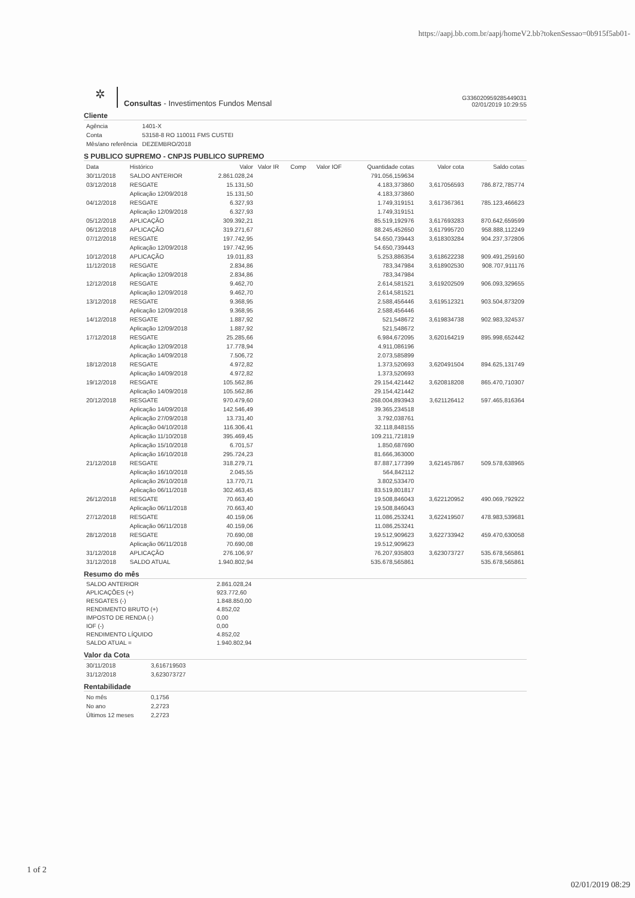https://aapj.bb.com.br/aapj/homeV2.bb?tokenSessao=0b915f5ab01-
✲
Consultas - Investimentos Fundos Mensal
G336020959285449031
02/01/2019 10:29:55
Cliente
| Agência | 1401-X |
| Conta | 53158-8 RO 110011 FMS CUSTEI |
| Mês/ano referência | DEZEMBRO/2018 |
S PUBLICO SUPREMO - CNPJS PUBLICO SUPREMO
| Data | Histórico | Valor | Valor IR | Comp | Valor IOF | Quantidade cotas | Valor cota | Saldo cotas |
| --- | --- | --- | --- | --- | --- | --- | --- | --- |
| 30/11/2018 | SALDO ANTERIOR | 2.861.028,24 | | | | 791.056,159634 | | |
| 03/12/2018 | RESGATE | 15.131,50 | | | | 4.183,373860 | 3,617056593 | 786.872,785774 |
| | Aplicação 12/09/2018 | 15.131,50 | | | | 4.183,373860 | | |
| 04/12/2018 | RESGATE | 6.327,93 | | | | 1.749,319151 | 3,617367361 | 785.123,466623 |
| | Aplicação 12/09/2018 | 6.327,93 | | | | 1.749,319151 | | |
| 05/12/2018 | APLICAÇÃO | 309.392,21 | | | | 85.519,192976 | 3,617693283 | 870.642,659599 |
| 06/12/2018 | APLICAÇÃO | 319.271,67 | | | | 88.245,452650 | 3,617995720 | 958.888,112249 |
| 07/12/2018 | RESGATE | 197.742,95 | | | | 54.650,739443 | 3,618303284 | 904.237,372806 |
| | Aplicação 12/09/2018 | 197.742,95 | | | | 54.650,739443 | | |
| 10/12/2018 | APLICAÇÃO | 19.011,83 | | | | 5.253,886354 | 3,618622238 | 909.491,259160 |
| 11/12/2018 | RESGATE | 2.834,86 | | | | 783,347984 | 3,618902530 | 908.707,911176 |
| | Aplicação 12/09/2018 | 2.834,86 | | | | 783,347984 | | |
| 12/12/2018 | RESGATE | 9.462,70 | | | | 2.614,581521 | 3,619202509 | 906.093,329655 |
| | Aplicação 12/09/2018 | 9.462,70 | | | | 2.614,581521 | | |
| 13/12/2018 | RESGATE | 9.368,95 | | | | 2.588,456446 | 3,619512321 | 903.504,873209 |
| | Aplicação 12/09/2018 | 9.368,95 | | | | 2.588,456446 | | |
| 14/12/2018 | RESGATE | 1.887,92 | | | | 521,548672 | 3,619834738 | 902.983,324537 |
| | Aplicação 12/09/2018 | 1.887,92 | | | | 521,548672 | | |
| 17/12/2018 | RESGATE | 25.285,66 | | | | 6.984,672095 | 3,620164219 | 895.998,652442 |
| | Aplicação 12/09/2018 | 17.778,94 | | | | 4.911,086196 | | |
| | Aplicação 14/09/2018 | 7.506,72 | | | | 2.073,585899 | | |
| 18/12/2018 | RESGATE | 4.972,82 | | | | 1.373,520693 | 3,620491504 | 894.625,131749 |
| | Aplicação 14/09/2018 | 4.972,82 | | | | 1.373,520693 | | |
| 19/12/2018 | RESGATE | 105.562,86 | | | | 29.154,421442 | 3,620818208 | 865.470,710307 |
| | Aplicação 14/09/2018 | 105.562,86 | | | | 29.154,421442 | | |
| 20/12/2018 | RESGATE | 970.479,60 | | | | 268.004,893943 | 3,621126412 | 597.465,816364 |
| | Aplicação 14/09/2018 | 142.546,49 | | | | 39.365,234518 | | |
| | Aplicação 27/09/2018 | 13.731,40 | | | | 3.792,038761 | | |
| | Aplicação 04/10/2018 | 116.306,41 | | | | 32.118,848155 | | |
| | Aplicação 11/10/2018 | 395.469,45 | | | | 109.211,721819 | | |
| | Aplicação 15/10/2018 | 6.701,57 | | | | 1.850,687690 | | |
| | Aplicação 16/10/2018 | 295.724,23 | | | | 81.666,363000 | | |
| 21/12/2018 | RESGATE | 318.279,71 | | | | 87.887,177399 | 3,621457867 | 509.578,638965 |
| | Aplicação 16/10/2018 | 2.045,55 | | | | 564,842112 | | |
| | Aplicação 26/10/2018 | 13.770,71 | | | | 3.802,533470 | | |
| | Aplicação 06/11/2018 | 302.463,45 | | | | 83.519,801817 | | |
| 26/12/2018 | RESGATE | 70.663,40 | | | | 19.508,846043 | 3,622120952 | 490.069,792922 |
| | Aplicação 06/11/2018 | 70.663,40 | | | | 19.508,846043 | | |
| 27/12/2018 | RESGATE | 40.159,06 | | | | 11.086,253241 | 3,622419507 | 478.983,539681 |
| | Aplicação 06/11/2018 | 40.159,06 | | | | 11.086,253241 | | |
| 28/12/2018 | RESGATE | 70.690,08 | | | | 19.512,909623 | 3,622733942 | 459.470,630058 |
| | Aplicação 06/11/2018 | 70.690,08 | | | | 19.512,909623 | | |
| 31/12/2018 | APLICAÇÃO | 276.106,97 | | | | 76.207,935803 | 3,623073727 | 535.678,565861 |
| 31/12/2018 | SALDO ATUAL | 1.940.802,94 | | | | 535.678,565861 | | 535.678,565861 |
Resumo do mês
| SALDO ANTERIOR | 2.861.028,24 |
| APLICAÇÕES (+) | 923.772,60 |
| RESGATES (-) | 1.848.850,00 |
| RENDIMENTO BRUTO (+) | 4.852,02 |
| IMPOSTO DE RENDA (-) | 0,00 |
| IOF (-) | 0,00 |
| RENDIMENTO LÍQUIDO | 4.852,02 |
| SALDO ATUAL = | 1.940.802,94 |
Valor da Cota
| 30/11/2018 | 3,616719503 |
| 31/12/2018 | 3,623073727 |
Rentabilidade
| No mês | 0,1756 |
| No ano | 2,2723 |
| Últimos 12 meses | 2,2723 |
1 of 2
02/01/2019 08:29